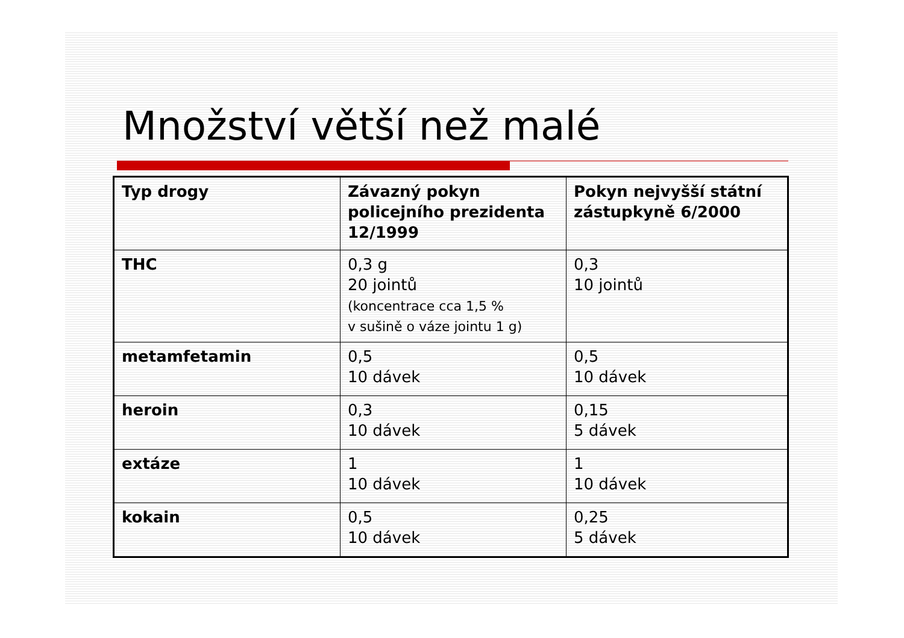Množství větší než malé
| Typ drogy | Závazný pokyn policejního prezidenta 12/1999 | Pokyn nejvyšší státní zástupkyně 6/2000 |
| --- | --- | --- |
| THC | 0,3 g 20 jointů (koncentrace cca 1,5 % v sušině o váze jointu 1 g) | 0,3 10 jointů |
| metamfetamin | 0,5 10 dávek | 0,5 10 dávek |
| heroin | 0,3 10 dávek | 0,15 5 dávek |
| extáze | 1 10 dávek | 1 10 dávek |
| kokain | 0,5 10 dávek | 0,25 5 dávek |